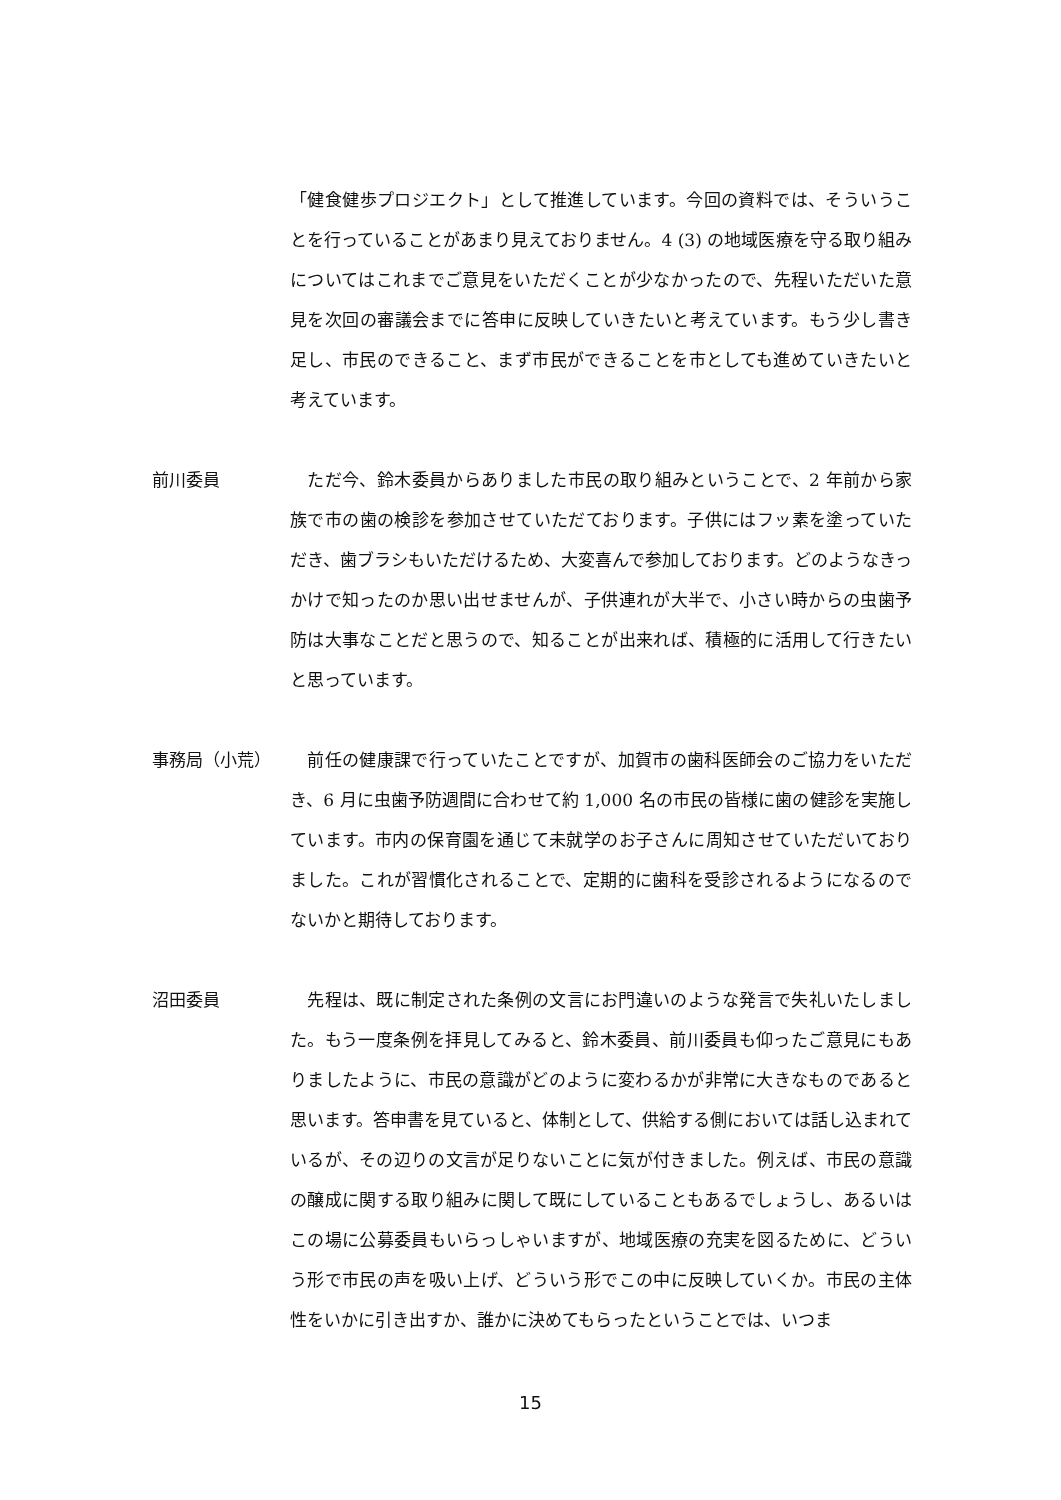「健食健歩プロジエクト」として推進しています。今回の資料では、そういうことを行っていることがあまり見えておりません。4 (3) の地域医療を守る取り組みについてはこれまでご意見をいただくことが少なかったので、先程いただいた意見を次回の審議会までに答申に反映していきたいと考えています。もう少し書き足し、市民のできること、まず市民ができることを市としても進めていきたいと考えています。
前川委員 　ただ今、鈴木委員からありました市民の取り組みということで、2 年前から家族で市の歯の検診を参加させていただております。子供にはフッ素を塗っていただき、歯ブラシもいただけるため、大変喜んで参加しております。どのようなきっかけで知ったのか思い出せませんが、子供連れが大半で、小さい時からの虫歯予防は大事なことだと思うので、知ることが出来れば、積極的に活用して行きたいと思っています。
事務局（小荒） 　前任の健康課で行っていたことですが、加賀市の歯科医師会のご協力をいただき、6 月に虫歯予防週間に合わせて約 1,000 名の市民の皆様に歯の健診を実施しています。市内の保育園を通じて未就学のお子さんに周知させていただいておりました。これが習慣化されることで、定期的に歯科を受診されるようになるのでないかと期待しております。
沼田委員 　先程は、既に制定された条例の文言にお門違いのような発言で失礼いたしました。もう一度条例を拝見してみると、鈴木委員、前川委員も仰ったご意見にもありましたように、市民の意識がどのように変わるかが非常に大きなものであると思います。答申書を見ていると、体制として、供給する側においては話し込まれているが、その辺りの文言が足りないことに気が付きました。例えば、市民の意識の醸成に関する取り組みに関して既にしていることもあるでしょうし、あるいはこの場に公募委員もいらっしゃいますが、地域医療の充実を図るために、どういう形で市民の声を吸い上げ、どういう形でこの中に反映していくか。市民の主体性をいかに引き出すか、誰かに決めてもらったということでは、いつま
15